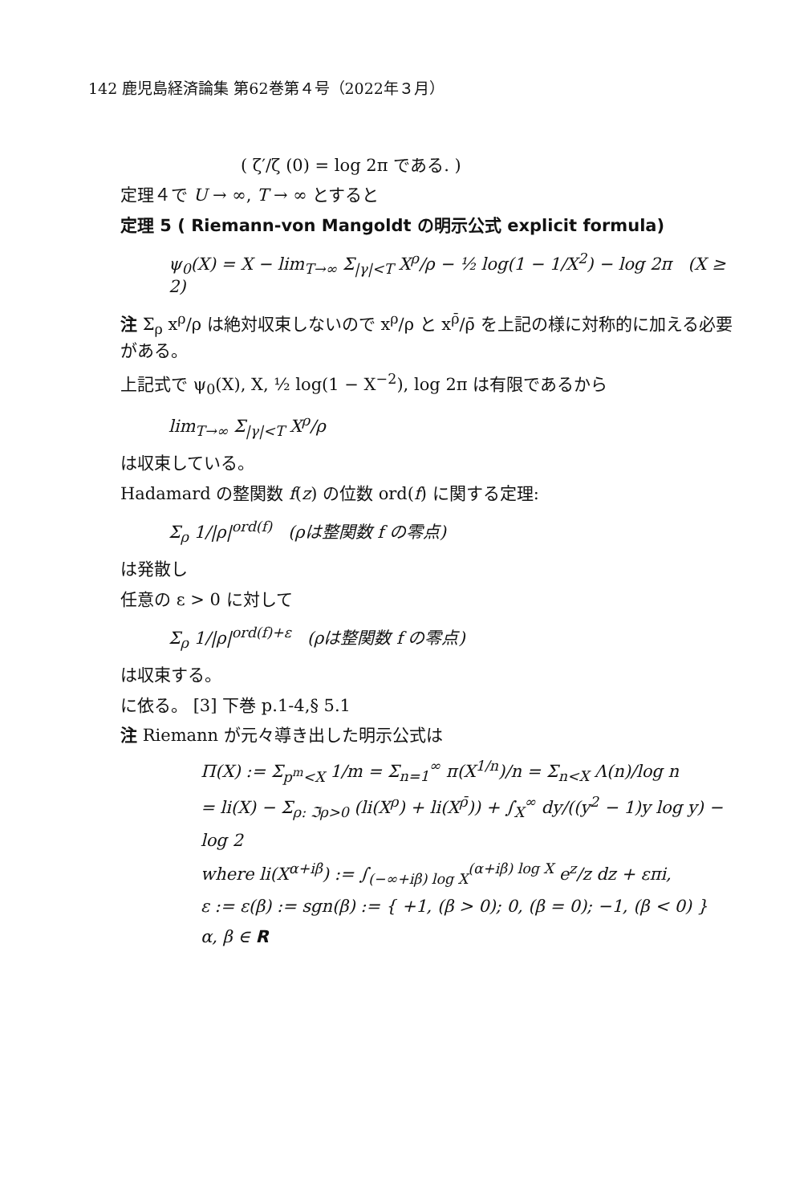142 鹿児島経済論集 第62巻第４号（2022年３月）
( ζ′/ζ (0) = log 2π である. )
定理４で U → ∞, T → ∞ とすると
定理 5 ( Riemann-von Mangoldt の明示公式 explicit formula)
ψ<sub>0</sub>(X) = X − lim<sub>T→∞</sub> Σ<sub>|γ|<T</sub> X<sup>ρ</sup>/ρ − ½ log(1 − 1/X<sup>2</sup>) − log 2π (X ≥ 2)
注 Σ<sub>ρ</sub> x<sup>ρ</sup>/ρ は絶対収束しないので x<sup>ρ</sup>/ρ と x<sup>ρ̄</sup>/ρ̄ を上記の様に対称的に加える必要がある。
上記式で ψ<sub>0</sub>(X), X, ½ log(1 − X<sup>−2</sup>), log 2π は有限であるから
lim<sub>T→∞</sub> Σ<sub>|γ|<T</sub> X<sup>ρ</sup>/ρ
は収束している。
Hadamard の整関数 f(z) の位数 ord(f) に関する定理:
Σ<sub>ρ</sub> 1/|ρ|<sup>ord(f)</sup> (ρは整関数 f の零点)
は発散し
任意の ε > 0 に対して
Σ<sub>ρ</sub> 1/|ρ|<sup>ord(f)+ε</sup> (ρは整関数 f の零点)
は収束する。
に依る。 [3] 下巻 p.1-4,§ 5.1
注 Riemann が元々導き出した明示公式は
Π(X) := Σ<sub>p<sup>m</sup><X</sub> 1/m = Σ<sub>n=1</sub><sup>∞</sup> π(X<sup>1/n</sup>)/n = Σ<sub>n<X</sub> Λ(n)/log n
= li(X) − Σ<sub>ρ: ℑρ>0</sub> (li(X<sup>ρ</sup>) + li(X<sup>ρ̄</sup>)) + ∫<sub>X</sub><sup>∞</sup> dy/((y<sup>2</sup> − 1)y log y) − log 2
where li(X<sup>α+iβ</sup>) := ∫<sub>(−∞+iβ) log X</sub><sup>(α+iβ) log X</sup> e<sup>z</sup>/z dz + επi,
ε := ε(β) := sgn(β) := { +1, (β > 0); 0, (β = 0); −1, (β < 0) } α, β ∈ R